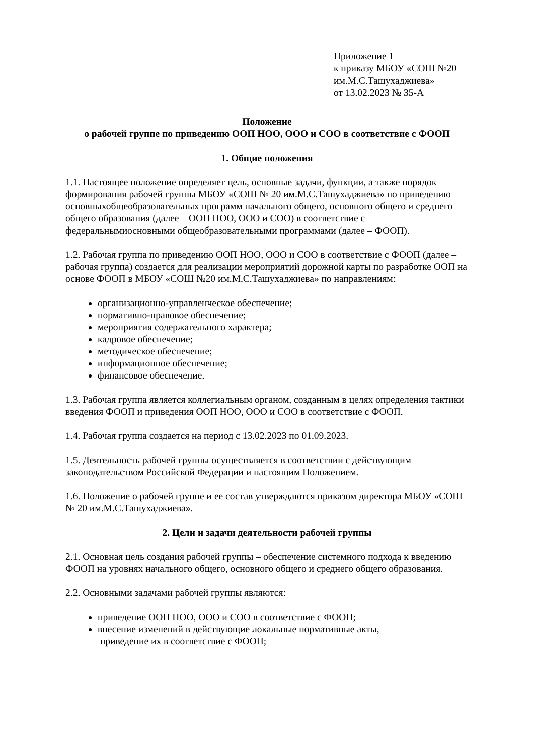Приложение 1
к приказу МБОУ «СОШ №20
им.М.С.Ташухаджиева»
от 13.02.2023 № 35-А
Положение
о рабочей группе по приведению ООП НОО, ООО и СОО в соответствие с ФООП
1. Общие положения
1.1. Настоящее положение определяет цель, основные задачи, функции, а также порядок формирования рабочей группы МБОУ «СОШ № 20 им.М.С.Ташухаджиева» по приведению основныхобщеобразовательных программ начального общего, основного общего и среднего общего образования (далее – ООП НОО, ООО и СОО) в соответствие с федеральнымиосновными общеобразовательными программами (далее – ФООП).
1.2. Рабочая группа по приведению ООП НОО, ООО и СОО в соответствие с ФООП (далее – рабочая группа) создается для реализации мероприятий дорожной карты по разработке ООП на основе ФООП в МБОУ «СОШ №20 им.М.С.Ташухаджиева» по направлениям:
организационно-управленческое обеспечение;
нормативно-правовое обеспечение;
мероприятия содержательного характера;
кадровое обеспечение;
методическое обеспечение;
информационное обеспечение;
финансовое обеспечение.
1.3. Рабочая группа является коллегиальным органом, созданным в целях определения тактики введения ФООП и приведения ООП НОО, ООО и СОО в соответствие с ФООП.
1.4. Рабочая группа создается на период с 13.02.2023 по 01.09.2023.
1.5. Деятельность рабочей группы осуществляется в соответствии с действующим законодательством Российской Федерации и настоящим Положением.
1.6. Положение о рабочей группе и ее состав утверждаются приказом директора МБОУ «СОШ № 20 им.М.С.Ташухаджиева».
2. Цели и задачи деятельности рабочей группы
2.1. Основная цель создания рабочей группы – обеспечение системного подхода к введению ФООП на уровнях начального общего, основного общего и среднего общего образования.
2.2. Основными задачами рабочей группы являются:
приведение ООП НОО, ООО и СОО в соответствие с ФООП;
внесение изменений в действующие локальные нормативные акты,
приведение их в соответствие с ФООП;